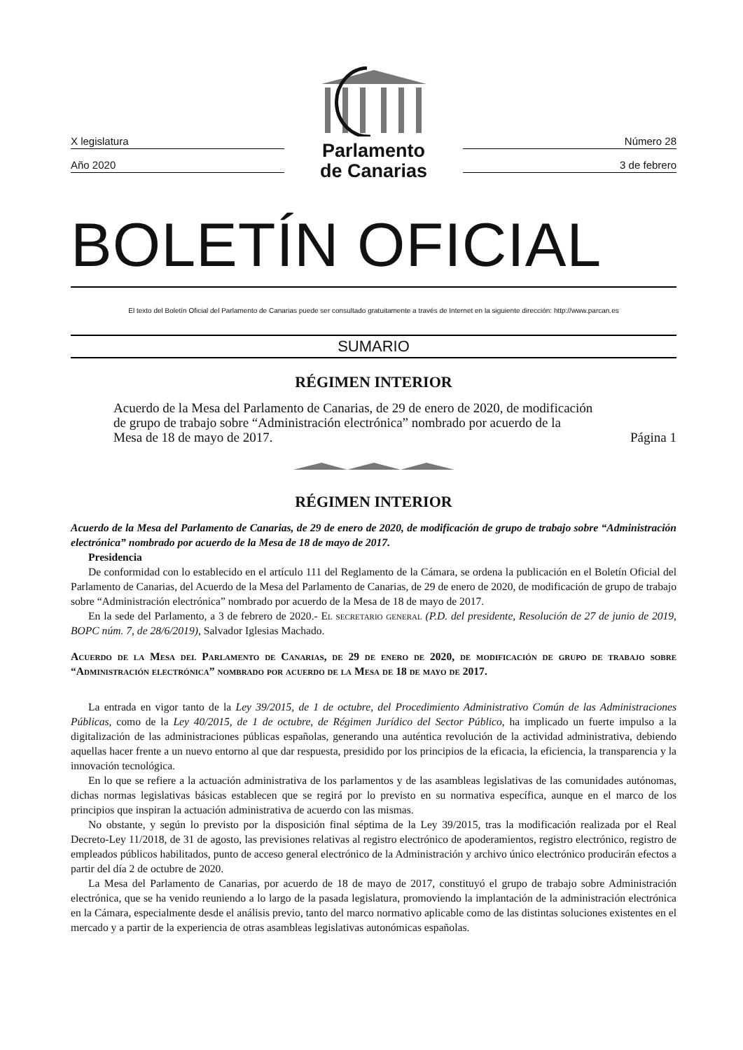X legislatura
Año 2020
Parlamento
de Canarias
Número 28
3 de febrero
BOLETÍN OFICIAL
El texto del Boletín Oficial del Parlamento de Canarias puede ser consultado gratuitamente a través de Internet en la siguiente dirección: http://www.parcan.es
SUMARIO
RÉGIMEN INTERIOR
Acuerdo de la Mesa del Parlamento de Canarias, de 29 de enero de 2020, de modificación
de grupo de trabajo sobre “Administración electrónica” nombrado por acuerdo de la
Mesa de 18 de mayo de 2017. Página 1
RÉGIMEN INTERIOR
Acuerdo de la Mesa del Parlamento de Canarias, de 29 de enero de 2020, de modificación de grupo de trabajo sobre “Administración electrónica” nombrado por acuerdo de la Mesa de 18 de mayo de 2017.
Presidencia
De conformidad con lo establecido en el artículo 111 del Reglamento de la Cámara, se ordena la publicación en el Boletín Oficial del Parlamento de Canarias, del Acuerdo de la Mesa del Parlamento de Canarias, de 29 de enero de 2020, de modificación de grupo de trabajo sobre “Administración electrónica” nombrado por acuerdo de la Mesa de 18 de mayo de 2017.
En la sede del Parlamento, a 3 de febrero de 2020.- El secretario general (P.D. del presidente, Resolución de 27 de junio de 2019, BOPC núm. 7, de 28/6/2019), Salvador Iglesias Machado.
Acuerdo de la Mesa del Parlamento de Canarias, de 29 de enero de 2020, de modificación de grupo de trabajo sobre “Administración electrónica” nombrado por acuerdo de la Mesa de 18 de mayo de 2017.
La entrada en vigor tanto de la Ley 39/2015, de 1 de octubre, del Procedimiento Administrativo Común de las Administraciones Públicas, como de la Ley 40/2015, de 1 de octubre, de Régimen Jurídico del Sector Público, ha implicado un fuerte impulso a la digitalización de las administraciones públicas españolas, generando una auténtica revolución de la actividad administrativa, debiendo aquellas hacer frente a un nuevo entorno al que dar respuesta, presidido por los principios de la eficacia, la eficiencia, la transparencia y la innovación tecnológica.
En lo que se refiere a la actuación administrativa de los parlamentos y de las asambleas legislativas de las comunidades autónomas, dichas normas legislativas básicas establecen que se regirá por lo previsto en su normativa específica, aunque en el marco de los principios que inspiran la actuación administrativa de acuerdo con las mismas.
No obstante, y según lo previsto por la disposición final séptima de la Ley 39/2015, tras la modificación realizada por el Real Decreto-Ley 11/2018, de 31 de agosto, las previsiones relativas al registro electrónico de apoderamientos, registro electrónico, registro de empleados públicos habilitados, punto de acceso general electrónico de la Administración y archivo único electrónico producirán efectos a partir del día 2 de octubre de 2020.
La Mesa del Parlamento de Canarias, por acuerdo de 18 de mayo de 2017, constituyó el grupo de trabajo sobre Administración electrónica, que se ha venido reuniendo a lo largo de la pasada legislatura, promoviendo la implantación de la administración electrónica en la Cámara, especialmente desde el análisis previo, tanto del marco normativo aplicable como de las distintas soluciones existentes en el mercado y a partir de la experiencia de otras asambleas legislativas autonómicas españolas.